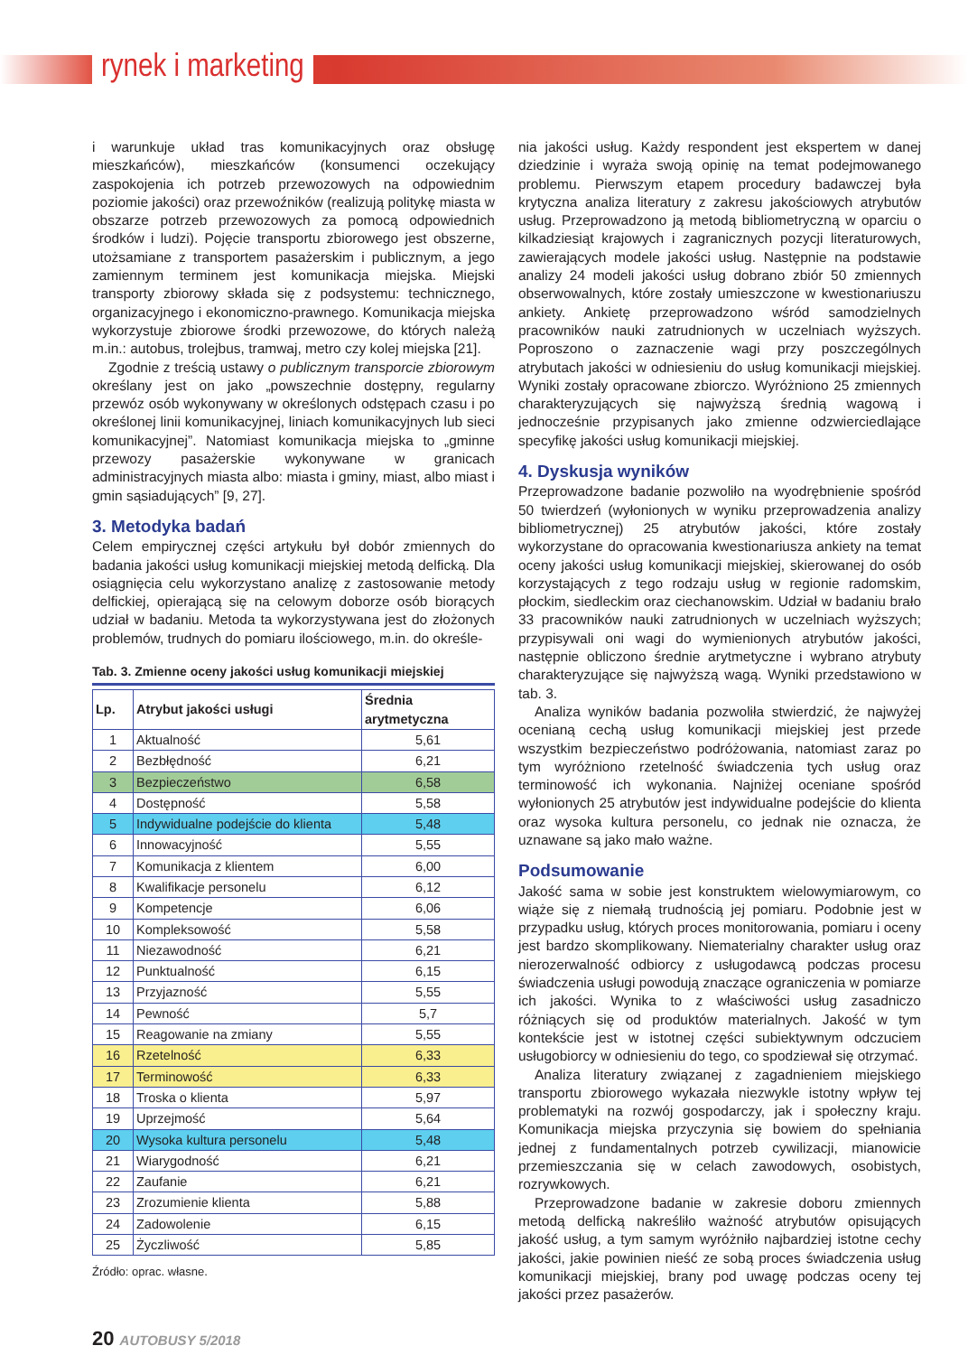rynek i marketing
i warunkuje układ tras komunikacyjnych oraz obsługę mieszkańców), mieszkańców (konsumenci oczekujący zaspokojenia ich potrzeb przewozowych na odpowiednim poziomie jakości) oraz przewoźników (realizują politykę miasta w obszarze potrzeb przewozowych za pomocą odpowiednich środków i ludzi). Pojęcie transportu zbiorowego jest obszerne, utożsamiane z transportem pasażerskim i publicznym, a jego zamiennym terminem jest komunikacja miejska. Miejski transporty zbiorowy składa się z podsystemu: technicznego, organizacyjnego i ekonomiczno-prawnego. Komunikacja miejska wykorzystuje zbiorowe środki przewozowe, do których należą m.in.: autobus, trolejbus, tramwaj, metro czy kolej miejska [21].
Zgodnie z treścią ustawy o publicznym transporcie zbiorowym określany jest on jako „powszechnie dostępny, regularny przewóz osób wykonywany w określonych odstępach czasu i po określonej linii komunikacyjnej, liniach komunikacyjnych lub sieci komunikacyjnej”. Natomiast komunikacja miejska to „gminne przewozy pasażerskie wykonywane w granicach administracyjnych miasta albo: miasta i gminy, miast, albo miast i gmin sąsiadujących” [9, 27].
3. Metodyka badań
Celem empirycznej części artykułu był dobór zmiennych do badania jakości usług komunikacji miejskiej metodą delficką. Dla osiągnięcia celu wykorzystano analizę z zastosowanie metody delfickiej, opierającą się na celowym doborze osób biorących udział w badaniu. Metoda ta wykorzystywana jest do złożonych problemów, trudnych do pomiaru ilościowego, m.in. do określe-
Tab. 3. Zmienne oceny jakości usług komunikacji miejskiej
| Lp. | Atrybut jakości usługi | Średnia arytmetyczna |
| --- | --- | --- |
| 1 | Aktualność | 5,61 |
| 2 | Bezbłędność | 6,21 |
| 3 | Bezpieczeństwo | 6,58 |
| 4 | Dostępność | 5,58 |
| 5 | Indywidualne podejście do klienta | 5,48 |
| 6 | Innowacyjność | 5,55 |
| 7 | Komunikacja z klientem | 6,00 |
| 8 | Kwalifikacje personelu | 6,12 |
| 9 | Kompetencje | 6,06 |
| 10 | Kompleksowość | 5,58 |
| 11 | Niezawodność | 6,21 |
| 12 | Punktualność | 6,15 |
| 13 | Przyjazność | 5,55 |
| 14 | Pewność | 5,7 |
| 15 | Reagowanie na zmiany | 5,55 |
| 16 | Rzetelność | 6,33 |
| 17 | Terminowość | 6,33 |
| 18 | Troska o klienta | 5,97 |
| 19 | Uprzejmość | 5,64 |
| 20 | Wysoka kultura personelu | 5,48 |
| 21 | Wiarygodność | 6,21 |
| 22 | Zaufanie | 6,21 |
| 23 | Zrozumienie klienta | 5,88 |
| 24 | Zadowolenie | 6,15 |
| 25 | Życzliwość | 5,85 |
Źródło: oprac. własne.
nia jakości usług. Każdy respondent jest ekspertem w danej dziedzinie i wyraża swoją opinię na temat podejmowanego problemu. Pierwszym etapem procedury badawczej była krytyczna analiza literatury z zakresu jakościowych atrybutów usług. Przeprowadzono ją metodą bibliometryczną w oparciu o kilkadziesiąt krajowych i zagranicznych pozycji literaturowych, zawierających modele jakości usług. Następnie na podstawie analizy 24 modeli jakości usług dobrano zbiór 50 zmiennych obserwowalnych, które zostały umieszczone w kwestionariuszu ankiety. Ankietę przeprowadzono wśród samodzielnych pracowników nauki zatrudnionych w uczelniach wyższych. Poproszono o zaznaczenie wagi przy poszczególnych atrybutach jakości w odniesieniu do usług komunikacji miejskiej. Wyniki zostały opracowane zbiorczo. Wyróżniono 25 zmiennych charakteryzujących się najwyższą średnią wagową i jednocześnie przypisanych jako zmienne odzwierciedlające specyfikę jakości usług komunikacji miejskiej.
4. Dyskusja wyników
Przeprowadzone badanie pozwoliło na wyodrębnienie spośród 50 twierdzeń (wyłonionych w wyniku przeprowadzenia analizy bibliometrycznej) 25 atrybutów jakości, które zostały wykorzystane do opracowania kwestionariusza ankiety na temat oceny jakości usług komunikacji miejskiej, skierowanej do osób korzystających z tego rodzaju usług w regionie radomskim, płockim, siedleckim oraz ciechanowskim. Udział w badaniu brało 33 pracowników nauki zatrudnionych w uczelniach wyższych; przypisywali oni wagi do wymienionych atrybutów jakości, następnie obliczono średnie arytmetyczne i wybrano atrybuty charakteryzujące się najwyższą wagą. Wyniki przedstawiono w tab. 3.
Analiza wyników badania pozwoliła stwierdzić, że najwyżej ocenianą cechą usług komunikacji miejskiej jest przede wszystkim bezpieczeństwo podróżowania, natomiast zaraz po tym wyróżniono rzetelność świadczenia tych usług oraz terminowość ich wykonania. Najniżej oceniane spośród wyłonionych 25 atrybutów jest indywidualne podejście do klienta oraz wysoka kultura personelu, co jednak nie oznacza, że uznawane są jako mało ważne.
Podsumowanie
Jakość sama w sobie jest konstruktem wielowymiarowym, co wiąże się z niemałą trudnością jej pomiaru. Podobnie jest w przypadku usług, których proces monitorowania, pomiaru i oceny jest bardzo skomplikowany. Niematerialny charakter usług oraz nierozerwalność odbiorcy z usługodawcą podczas procesu świadczenia usługi powodują znaczące ograniczenia w pomiarze ich jakości. Wynika to z właściwości usług zasadniczo różniących się od produktów materialnych. Jakość w tym kontekście jest w istotnej części subiektywnym odczuciem usługobiorcy w odniesieniu do tego, co spodziewał się otrzymać.
Analiza literatury związanej z zagadnieniem miejskiego transportu zbiorowego wykazała niezwykle istotny wpływ tej problematyki na rozwój gospodarczy, jak i społeczny kraju. Komunikacja miejska przyczynia się bowiem do spełniania jednej z fundamentalnych potrzeb cywilizacji, mianowicie przemieszczania się w celach zawodowych, osobistych, rozrywkowych.
Przeprowadzone badanie w zakresie doboru zmiennych metodą delficką nakreśliło ważność atrybutów opisujących jakość usług, a tym samym wyróżniło najbardziej istotne cechy jakości, jakie powinien nieść ze sobą proces świadczenia usług komunikacji miejskiej, brany pod uwagę podczas oceny tej jakości przez pasażerów.
20 AUTOBUSY 5/2018